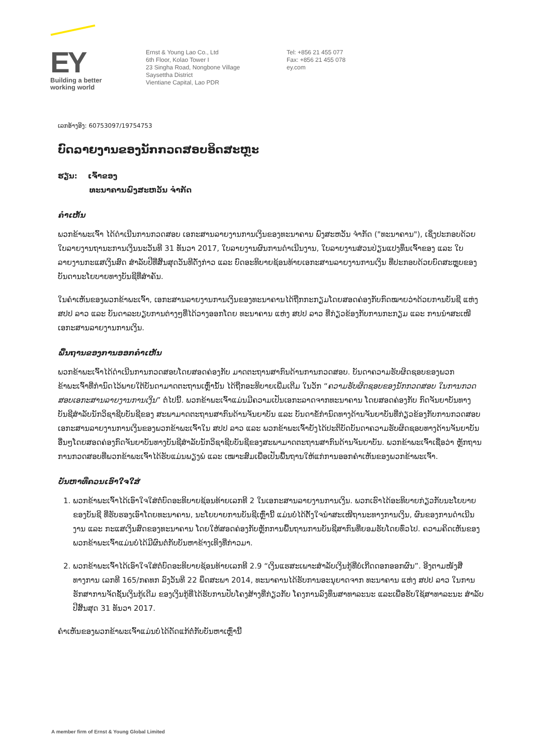EY
Building a better
working world
Ernst & Young Lao Co., Ltd
6th Floor, Kolao Tower I
23 Singha Road, Nongbone Village
Saysettha District
Vientiane Capital, Lao PDR
Tel: +856 21 455 077
Fax: +856 21 455 078
ey.com
ເລກອ້າງອີງ: 60753097/19754753
ບົດລາຍງານຂອງນັກກວດສອບອິດສະຫຼະ
ຮຽນ: ເຈົ້າຂອງ
ທະນາຄານພົງສະຫວັນ ຈຳກັດ
ຄຳເຫັນ
ພວກຂ້າພະເຈົ້າ ໄດ້ດຳເນີນການກວດສອບ ເອກະສານລາຍງານການເງິນຂອງທະນາຄານ ພົງສະຫວັນ ຈຳກັດ ("ທະນາຄານ"), ເຊິ່ງປະກອບດ້ວຍ ໃບລາຍງານຖານະການເງິນນະວັນທີ 31 ທັນວາ 2017, ໃບລາຍງານຜົນການດຳເນີນງານ, ໃບລາຍງານສ່ວນປ່ຽນແປງທຶນເຈົ້າຂອງ ແລະ ໃບລາຍງານກະແສເງິນສົດ ສຳລັບປີທີ່ສິ້ນສຸດວັນທີດັ່ງກ່າວ ແລະ ບົດອະທິບາຍຊ້ອນທ້າຍເອກະສານລາຍງານການເງິນ ທີ່ປະກອບດ້ວຍບົດສະຫຼຸບຂອງ ບັນດານະໂຍບາຍທາງບັນຊີທີ່ສຳຄັນ.
ໃນຄຳເຫັນຂອງພວກຂ້າພະເຈົ້າ, ເອກະສານລາຍງານການເງິນຂອງທະນາຄານໄດ້ຖືກກະກຽມໂດຍສອດຄ່ອງກັບກົດໝາຍວ່າດ້ວຍການບັນຊີ ແຫ່ງ ສປປ ລາວ ແລະ ບັນດາລະບຽບການຕ່າງໆທີ່ໄດ້ວາງອອກໂດຍ ທະນາຄານ ແຫ່ງ ສປປ ລາວ ທີ່ກ່ຽວຂ້ອງກັບການກະກຽມ ແລະ ການນຳສະເໜີເອກະສານລາຍງານການເງິນ.
ພື້ນຖານຂອງການອອກຄຳເຫັນ
ພວກຂ້າພະເຈົ້າໄດ້ດຳເນີນການກວດສອບໂດຍສອດຄ່ອງກັບ ມາດຕະຖານສາກົນດ້ານການກວດສອບ. ບັນດາຄວາມຮັບຜິດຊອບຂອງພວກຂ້າພະເຈົ້າທີ່ກຳນົດໄວ້ພາຍໃຕ້ບັນດາມາດຕະຖານເຫຼົ່ານັ້ນ ໄດ້ຖືກອະທິບາຍເພີ່ມເຕີມ ໃນວັກ “ຄວາມຮັບຜິດຊອບຂອງນັກກວດສອບ ໃນການກວດສອບເອກະສານລາຍງານການເງິນ” ຕໍ່ໄປນີ້. ພວກຂ້າພະເຈົ້າແມ່ນມີຄວາມເປັນເອກະລາດຈາກທະນາຄານ ໂດຍສອດຄ່ອງກັບ ກົດຈັນຍາບັນທາງບັນຊີສຳລັບນັກວິຊາຊີບບັນຊີຂອງ ສະພາມາດຕະຖານສາກົນດ້ານຈັນຍາບັນ ແລະ ບັນດາຂໍ້ກຳນົດທາງດ້ານຈັນຍາບັນທີ່ກ່ຽວຂ້ອງກັບການກວດສອບເອກະສານລາຍງານການເງິນຂອງພວກຂ້າພະເຈົ້າໃນ ສປປ ລາວ ແລະ ພວກຂ້າພະເຈົ້າຍັງໄດ້ປະຕິບັດບັນດາຄວາມຮັບຜິດຊອບທາງດ້ານຈັນຍາບັນອື່ນໆໂດຍສອດຄ່ອງກົດຈັນຍາບັນທາງບັນຊີສຳລັບນັກວິຊາຊີບບັນຊີຂອງສະພາມາດຕະຖານສາກົນດ້ານຈັນຍາບັນ. ພວກຂ້າພະເຈົ້າເຊື່ອວ່າ ຫຼັກຖານການກວດສອບທີ່ພວກຂ້າພະເຈົ້າໄດ້ຮັບແມ່ນພຽງພໍ ແລະ ເໝາະສົມເພື່ອເປັນພື້ນຖານໃຫ້ແກ່ການອອກຄຳເຫັນຂອງພວກຂ້າພະເຈົ້າ.
ບັນຫາທີ່ຄວນເອົາໃຈໃສ່
1. ພວກຂ້າພະເຈົ້າໄດ້ເອົາໃຈໃສ່ຕໍ່ບົດອະທິບາຍຊ້ອນທ້າຍເລກທີ 2 ໃນເອກະສານລາຍງານການເງິນ. ພວກເຮົາໄດ້ອະທິບາຍກ່ຽວກັບນະໂຍບາຍຂອງບັນຊີ ທີ່ຮັບຮອງເອົາໂດຍທະນາຄານ, ນະໂຍບາຍການບັນຊີເຫຼົ່ານີ້ ແມ່ນບໍ່ໄດ້ຕັ້ງໃຈນຳສະເໜີຖານະທາງການເງິນ, ຜົນຂອງການດຳເນີນງານ ແລະ ກະແສເງິນສົດຂອງທະນາຄານ ໂດຍໃຫ້ສອດຄ່ອງກັບຫຼັກການພື້ນຖານການບັນຊີສາກົນທີ່ຍອມຮັບໂດຍທົ່ວໄປ. ຄວາມຄິດເຫັນຂອງພວກຂ້າພະເຈົ້າແມ່ນບໍ່ໄດ້ມີຜົນຕໍ່ກັບບັນຫາຂ້າງເທິງທີ່ກ່າວມາ.
2. ພວກຂ້າພະເຈົ້າໄດ້ເອົາໃຈໃສ່ຕໍ່ບົດອະທິບາຍຊ້ອນທ້າຍເລກທີ 2.9 “ເງິນແຮສະເພາະສຳລັບເງິນກູ້ທີ່ບໍ່ເກີດດອກອອກຜົນ”. ອີງຕາມໜັງສືທາງການ ເລກທີ 165/ກຄທກ ລົງວັນທີ 22 ພຶດສະພາ 2014, ທະນາຄານໄດ້ຮັບການອະນຸຍາດຈາກ ທະນາຄານ ແຫ່ງ ສປປ ລາວ ໃນການຮັກສາການຈັດຊັ້ນເງິນກູ້ເດີມ ຂອງເງິນກູ້ທີ່ໄດ້ຮັບການປັບໂຄງສ້າງທີ່ກ່ຽວກັບ ໂຄງການລົງທຶນສາທາລະນະ ແລະເພື່ອຮັບໃຊ້ສາທາລະນະ ສຳລັບປີສິ້ນສຸດ 31 ທັນວາ 2017.
ຄຳເຫັນຂອງພວກຂ້າພະເຈົ້າແມ່ນບໍ່ໄດ້ດັດແກ້ຕໍ່ກັບບັນຫາເຫຼົ່ານີ້
A member firm of Ernst & Young Global Limited